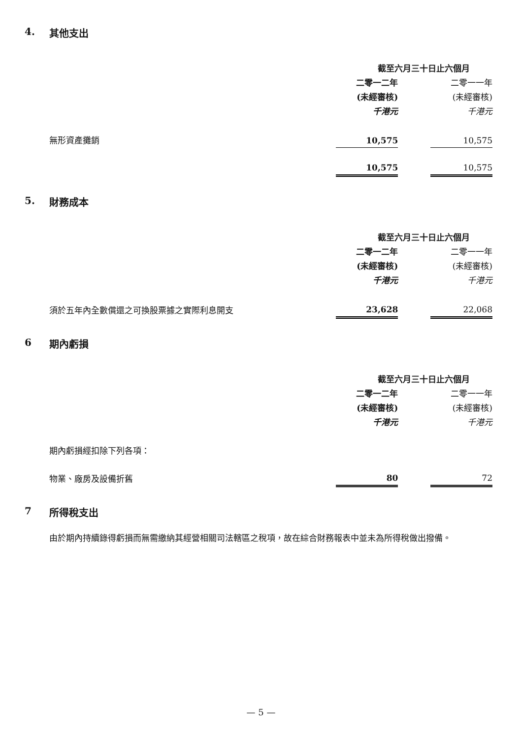4. 其他支出
| | 截至六月三十日止六個月 | | |
| --- | --- | --- | --- |
| | 二零一二年 | | 二零一一年 |
| | (未經審核) | | (未經審核) |
| | 千港元 | | 千港元 |
| 無形資產攤銷 | 10,575 | | 10,575 |
| | 10,575 | | 10,575 |
5. 財務成本
| | 截至六月三十日止六個月 | | |
| --- | --- | --- | --- |
| | 二零一二年 | | 二零一一年 |
| | (未經審核) | | (未經審核) |
| | 千港元 | | 千港元 |
| 須於五年內全數償還之可換股票據之實際利息開支 | 23,628 | | 22,068 |
6 期內虧損
| | 截至六月三十日止六個月 | | |
| --- | --- | --- | --- |
| | 二零一二年 | | 二零一一年 |
| | (未經審核) | | (未經審核) |
| | 千港元 | | 千港元 |
| 期內虧損經扣除下列各項： | | | |
| 物業、廠房及設備折舊 | 80 | | 72 |
7 所得稅支出
由於期內持續錄得虧損而無需繳納其經營相關司法轄區之稅項，故在綜合財務報表中並未為所得稅做出撥備。
— 5 —